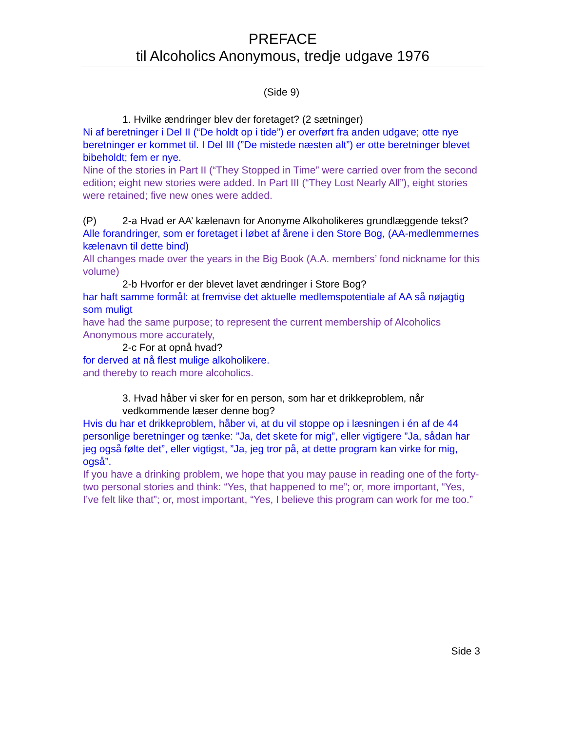PREFACE
til Alcoholics Anonymous, tredje udgave 1976
(Side 9)
1. Hvilke ændringer blev der foretaget? (2 sætninger)
Ni af beretninger i Del II (“De holdt op i tide”) er overført fra anden udgave; otte nye beretninger er kommet til. I Del III (”De mistede næsten alt”) er otte beretninger blevet bibeholdt; fem er nye.
Nine of the stories in Part II (“They Stopped in Time” were carried over from the second edition; eight new stories were added. In Part III (“They Lost Nearly All”), eight stories were retained; five new ones were added.
(P) 2-a Hvad er AA’ kælenavn for Anonyme Alkoholikeres grundlæggende tekst?
Alle forandringer, som er foretaget i løbet af årene i den Store Bog, (AA-medlemmernes kælenavn til dette bind)
All changes made over the years in the Big Book (A.A. members’ fond nickname for this volume)
2-b Hvorfor er der blevet lavet ændringer i Store Bog?
har haft samme formål: at fremvise det aktuelle medlemspotentiale af AA så nøjagtig som muligt
have had the same purpose; to represent the current membership of Alcoholics Anonymous more accurately,
2-c For at opnå hvad?
for derved at nå flest mulige alkoholikere.
and thereby to reach more alcoholics.
3. Hvad håber vi sker for en person, som har et drikkeproblem, når vedkommende læser denne bog?
Hvis du har et drikkeproblem, håber vi, at du vil stoppe op i læsningen i én af de 44 personlige beretninger og tænke: ”Ja, det skete for mig”, eller vigtigere ”Ja, sådan har jeg også følte det”, eller vigtigst, ”Ja, jeg tror på, at dette program kan virke for mig, også”.
If you have a drinking problem, we hope that you may pause in reading one of the forty-two personal stories and think: “Yes, that happened to me”; or, more important, “Yes, I’ve felt like that”; or, most important, “Yes, I believe this program can work for me too.”
Side 3